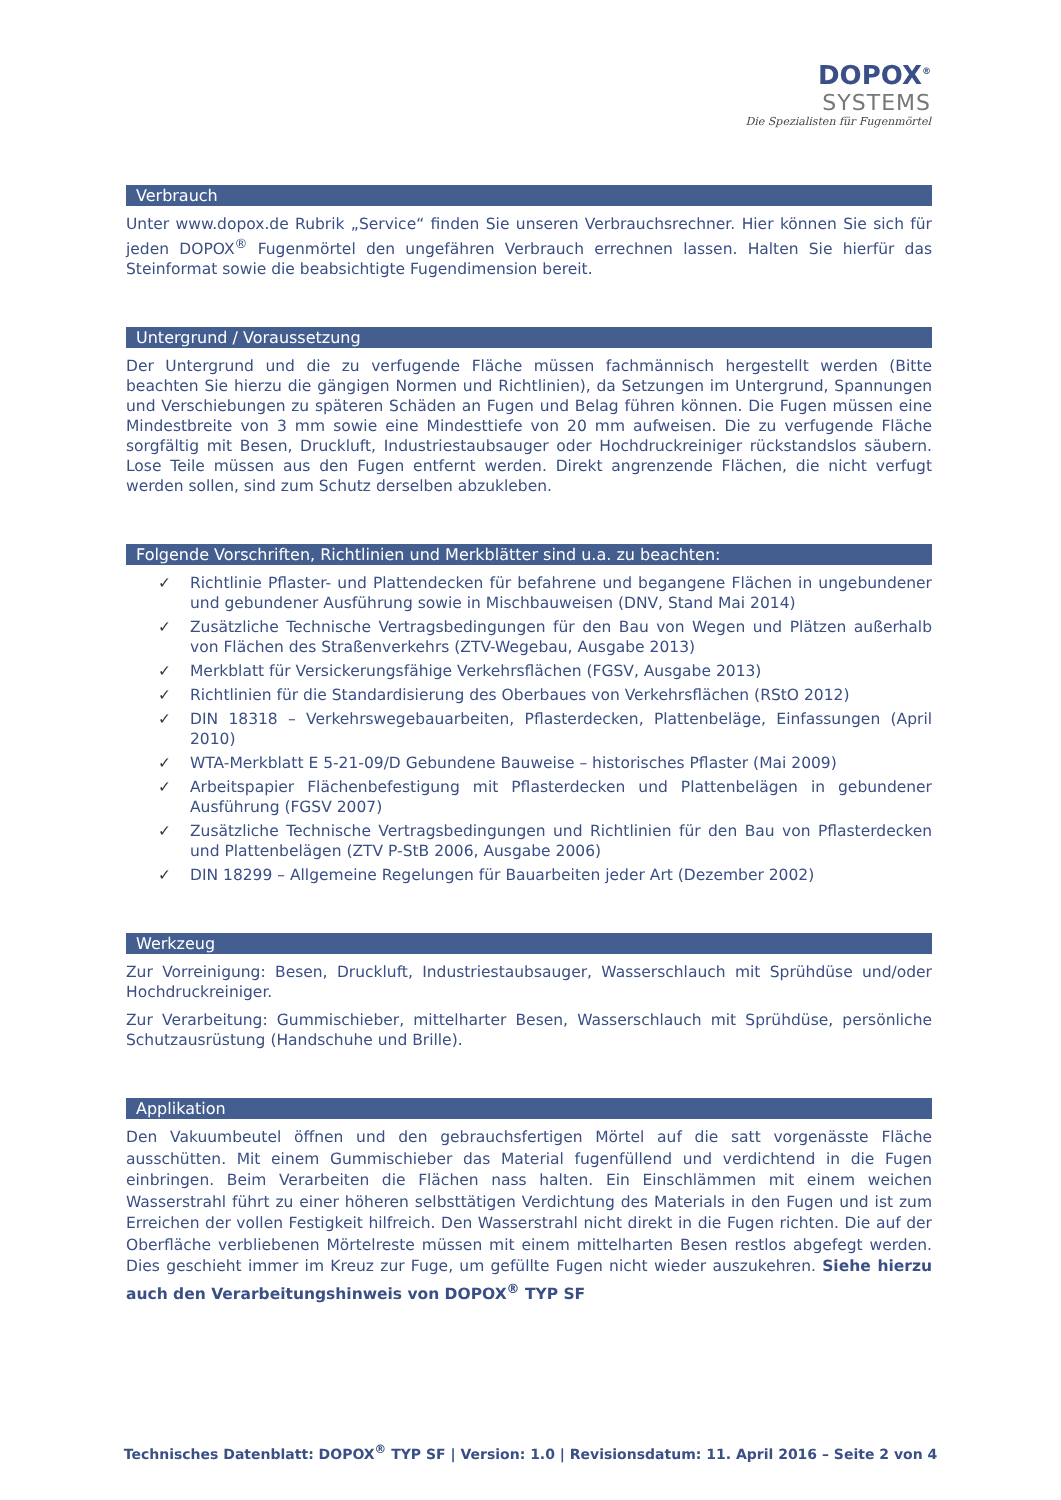DOPOX<sup>®</sup>
SYSTEMS
Die Spezialisten für Fugenmörtel
Verbrauch
Unter www.dopox.de Rubrik „Service“ finden Sie unseren Verbrauchsrechner. Hier können Sie sich für jeden DOPOX<sup>®</sup> Fugenmörtel den ungefähren Verbrauch errechnen lassen. Halten Sie hierfür das Steinformat sowie die beabsichtigte Fugendimension bereit.
Untergrund / Voraussetzung
Der Untergrund und die zu verfugende Fläche müssen fachmännisch hergestellt werden (Bitte beachten Sie hierzu die gängigen Normen und Richtlinien), da Setzungen im Untergrund, Spannungen und Verschiebungen zu späteren Schäden an Fugen und Belag führen können. Die Fugen müssen eine Mindestbreite von 3 mm sowie eine Mindesttiefe von 20 mm aufweisen. Die zu verfugende Fläche sorgfältig mit Besen, Druckluft, Industriestaubsauger oder Hochdruckreiniger rückstandslos säubern. Lose Teile müssen aus den Fugen entfernt werden. Direkt angrenzende Flächen, die nicht verfugt werden sollen, sind zum Schutz derselben abzukleben.
Folgende Vorschriften, Richtlinien und Merkblätter sind u.a. zu beachten:
✓ Richtlinie Pflaster- und Plattendecken für befahrene und begangene Flächen in ungebundener und gebundener Ausführung sowie in Mischbauweisen (DNV, Stand Mai 2014)
✓ Zusätzliche Technische Vertragsbedingungen für den Bau von Wegen und Plätzen außerhalb von Flächen des Straßenverkehrs (ZTV-Wegebau, Ausgabe 2013)
✓ Merkblatt für Versickerungsfähige Verkehrsflächen (FGSV, Ausgabe 2013)
✓ Richtlinien für die Standardisierung des Oberbaues von Verkehrsflächen (RStO 2012)
✓ DIN 18318 – Verkehrswegebauarbeiten, Pflasterdecken, Plattenbeläge, Einfassungen (April 2010)
✓ WTA-Merkblatt E 5-21-09/D Gebundene Bauweise – historisches Pflaster (Mai 2009)
✓ Arbeitspapier Flächenbefestigung mit Pflasterdecken und Plattenbelägen in gebundener Ausführung (FGSV 2007)
✓ Zusätzliche Technische Vertragsbedingungen und Richtlinien für den Bau von Pflasterdecken und Plattenbelägen (ZTV P-StB 2006, Ausgabe 2006)
✓ DIN 18299 – Allgemeine Regelungen für Bauarbeiten jeder Art (Dezember 2002)
Werkzeug
Zur Vorreinigung: Besen, Druckluft, Industriestaubsauger, Wasserschlauch mit Sprühdüse und/oder Hochdruckreiniger.
Zur Verarbeitung: Gummischieber, mittelharter Besen, Wasserschlauch mit Sprühdüse, persönliche Schutzausrüstung (Handschuhe und Brille).
Applikation
Den Vakuumbeutel öffnen und den gebrauchsfertigen Mörtel auf die satt vorgenässte Fläche ausschütten. Mit einem Gummischieber das Material fugenfüllend und verdichtend in die Fugen einbringen. Beim Verarbeiten die Flächen nass halten. Ein Einschlämmen mit einem weichen Wasserstrahl führt zu einer höheren selbsttätigen Verdichtung des Materials in den Fugen und ist zum Erreichen der vollen Festigkeit hilfreich. Den Wasserstrahl nicht direkt in die Fugen richten. Die auf der Oberfläche verbliebenen Mörtelreste müssen mit einem mittelharten Besen restlos abgefegt werden. Dies geschieht immer im Kreuz zur Fuge, um gefüllte Fugen nicht wieder auszukehren. Siehe hierzu auch den Verarbeitungshinweis von DOPOX<sup>®</sup> TYP SF
Technisches Datenblatt: DOPOX<sup>®</sup> TYP SF | Version: 1.0 | Revisionsdatum: 11. April 2016 – Seite 2 von 4